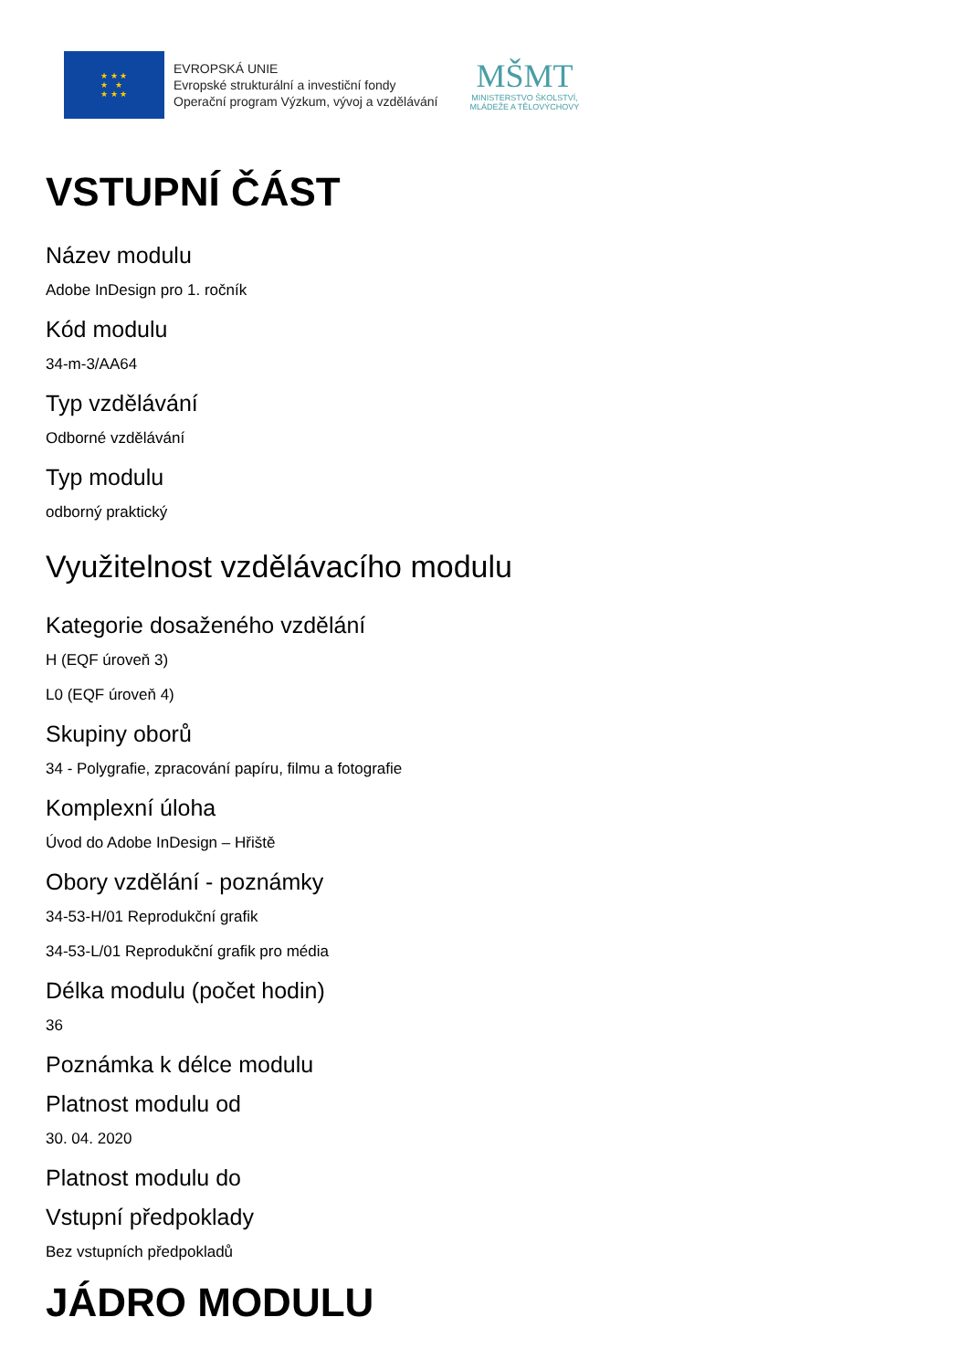★ ★ ★
★ ★
★ ★ ★
EVROPSKÁ UNIE
Evropské strukturální a investiční fondy
Operační program Výzkum, vývoj a vzdělávání
MŠMT
MINISTERSTVO ŠKOLSTVÍ,
MLÁDEŽE A TĚLOVÝCHOVY
VSTUPNÍ ČÁST
Název modulu
Adobe InDesign pro 1. ročník
Kód modulu
34-m-3/AA64
Typ vzdělávání
Odborné vzdělávání
Typ modulu
odborný praktický
Využitelnost vzdělávacího modulu
Kategorie dosaženého vzdělání
H (EQF úroveň 3)
L0 (EQF úroveň 4)
Skupiny oborů
34 - Polygrafie, zpracování papíru, filmu a fotografie
Komplexní úloha
Úvod do Adobe InDesign – Hřiště
Obory vzdělání - poznámky
34-53-H/01 Reprodukční grafik
34-53-L/01 Reprodukční grafik pro média
Délka modulu (počet hodin)
36
Poznámka k délce modulu
Platnost modulu od
30. 04. 2020
Platnost modulu do
Vstupní předpoklady
Bez vstupních předpokladů
JÁDRO MODULU